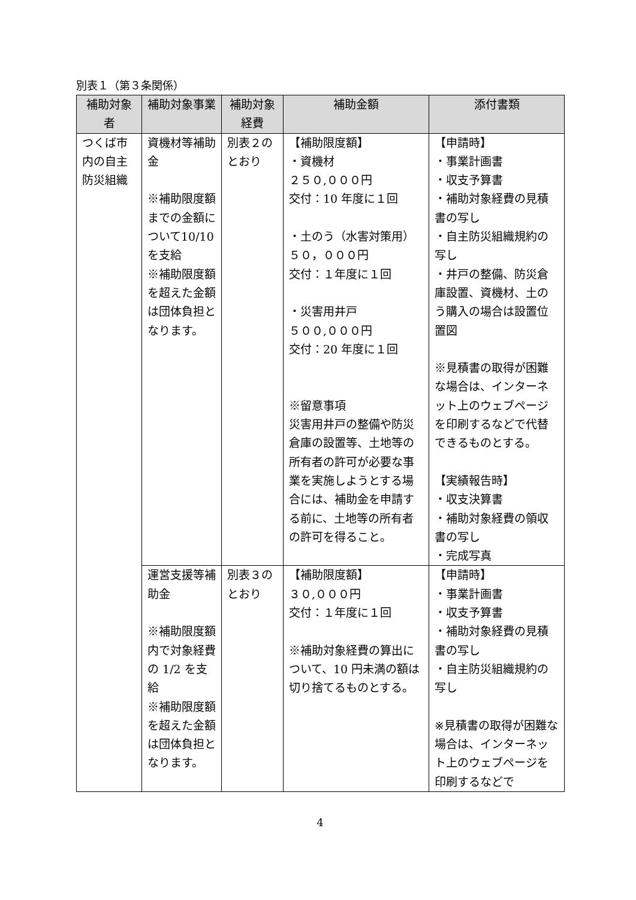別表１（第３条関係）
| 補助対象者 | 補助対象事業 | 補助対象経費 | 補助金額 | 添付書類 |
| --- | --- | --- | --- | --- |
| つくば市内の自主防災組織 | 資機材等補助金 ※補助限度額までの金額について10/10 を支給 ※補助限度額を超えた金額は団体負担となります。 | 別表２のとおり | 【補助限度額】 ・資機材 ２５０,０００円 交付：10 年度に１回 ・土のう（水害対策用） ５０，０００円 交付：１年度に１回 ・災害用井戸 ５００,０００円 交付：20 年度に１回 ※留意事項 災害用井戸の整備や防災倉庫の設置等、土地等の所有者の許可が必要な事業を実施しようとする場合には、補助金を申請する前に、土地等の所有者の許可を得ること。 | 【申請時】 ・事業計画書 ・収支予算書 ・補助対象経費の見積書の写し ・自主防災組織規約の写し ・井戸の整備、防災倉庫設置、資機材、土のう購入の場合は設置位置図 ※見積書の取得が困難な場合は、インターネット上のウェブページを印刷するなどで代替できるものとする。 【実績報告時】 ・収支決算書 ・補助対象経費の領収書の写し ・完成写真 |
| | 運営支援等補助金 ※補助限度額内で対象経費の 1/2 を支給 ※補助限度額を超えた金額は団体負担となります。 | 別表３のとおり | 【補助限度額】 ３０,０００円 交付：１年度に１回 ※補助対象経費の算出について、10 円未満の額は切り捨てるものとする。 | 【申請時】 ・事業計画書 ・収支予算書 ・補助対象経費の見積書の写し ・自主防災組織規約の写し ※見積書の取得が困難な場合は、インターネット上のウェブページを印刷するなどで |
4